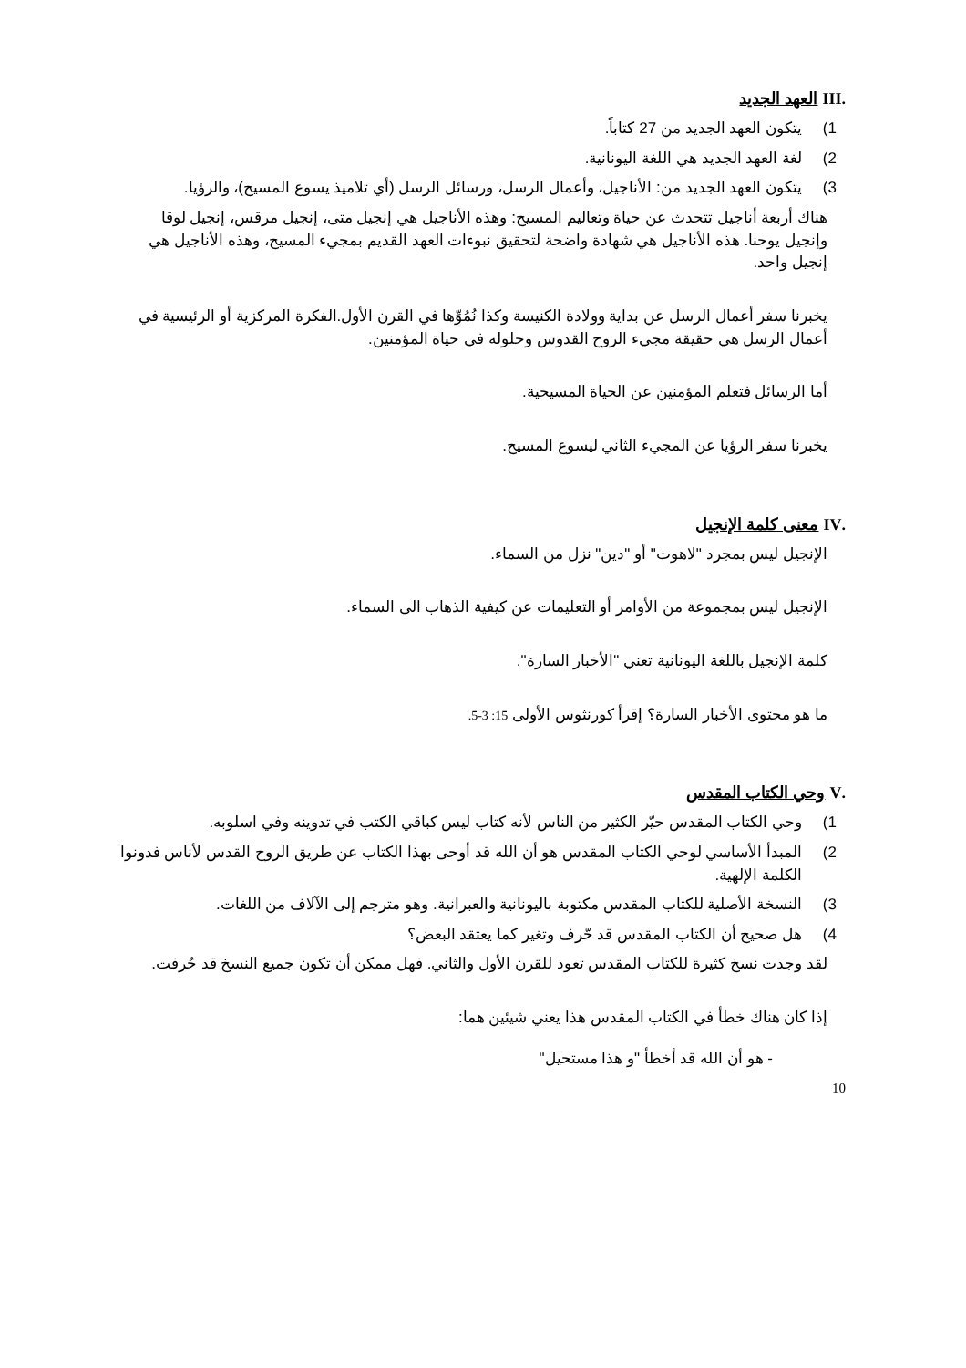.III العهد الجديد
1) يتكون العهد الجديد من 27 كتاباً.
2) لغة العهد الجديد هي اللغة اليونانية.
3) يتكون العهد الجديد من: الأناجيل، وأعمال الرسل، ورسائل الرسل (أي تلاميذ يسوع المسيح)، والرؤيا.
هناك أربعة أناجيل تتحدث عن حياة وتعاليم المسيح: وهذه الأناجيل هي إنجيل متى، إنجيل مرقس، إنجيل لوقا وإنجيل يوحنا. هذه الأناجيل هي شهادة واضحة لتحقيق نبوءات العهد القديم بمجيء المسيح، وهذه الأناجيل هي إنجيل واحد.
يخبرنا سفر أعمال الرسل عن بداية وولادة الكنيسة وكذا نُمُوِّها في القرن الأول.الفكرة المركزية أو الرئيسية في أعمال الرسل هي حقيقة مجيء الروح القدوس وحلوله في حياة المؤمنين.
أما الرسائل فتعلم المؤمنين عن الحياة المسيحية.
يخبرنا سفر الرؤيا عن المجيء الثاني ليسوع المسيح.
.IV معنى كلمة الإنجيل
الإنجيل ليس بمجرد "لاهوت" أو "دين" نزل من السماء.
الإنجيل ليس بمجموعة من الأوامر أو التعليمات عن كيفية الذهاب الى السماء.
كلمة الإنجيل باللغة اليونانية تعني "الأخبار السارة".
ما هو محتوى الأخبار السارة؟ إقرأ كورنثوس الأولى 15: 3-5.
.V وحي الكتاب المقدس
1) وحي الكتاب المقدس حيّر الكثير من الناس لأنه كتاب ليس كباقي الكتب في تدوينه وفي اسلوبه.
2) المبدأ الأساسي لوحي الكتاب المقدس هو أن الله قد أوحى بهذا الكتاب عن طريق الروح القدس لأناس فدونوا الكلمة الإلهية.
3) النسخة الأصلية للكتاب المقدس مكتوبة باليونانية والعبرانية. وهو مترجم إلى الآلاف من اللغات.
4) هل صحيح أن الكتاب المقدس قد حّرف وتغير كما يعتقد البعض؟
لقد وجدت نسخ كثيرة للكتاب المقدس تعود للقرن الأول والثاني. فهل ممكن أن تكون جميع النسخ قد حُرفت.
إذا كان هناك خطأ في الكتاب المقدس هذا يعني شيئين هما:
- هو أن الله قد أخطأ "و هذا مستحيل"
10